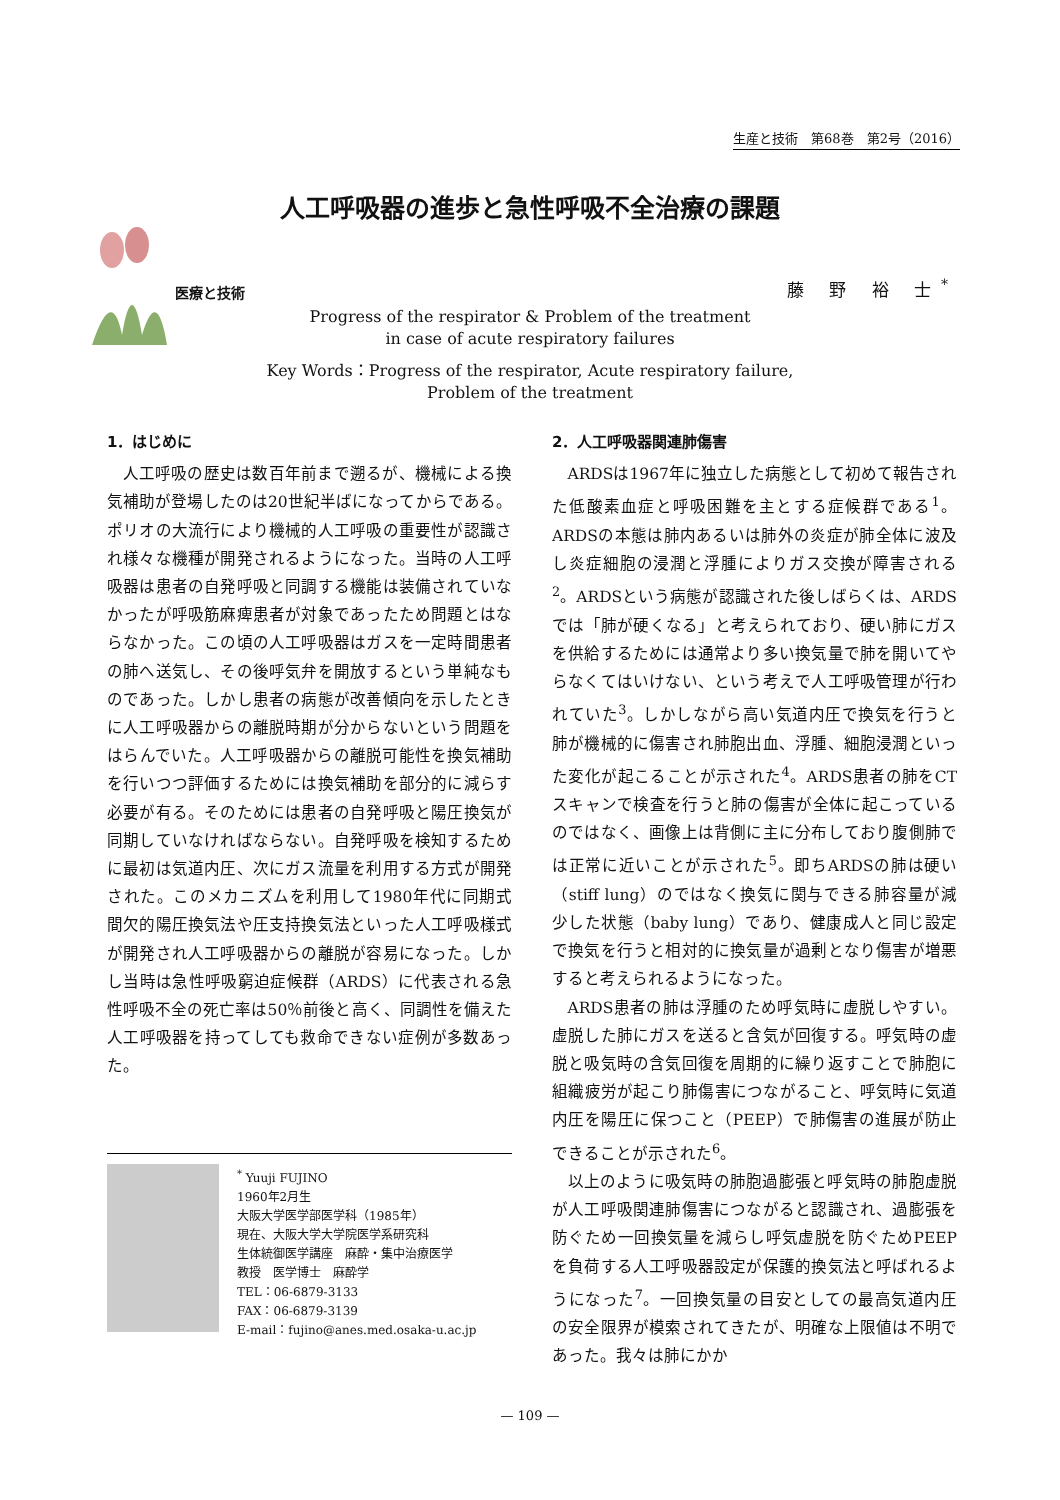生産と技術　第68巻　第2号（2016）
人工呼吸器の進歩と急性呼吸不全治療の課題
医療と技術 藤 野 裕 士<sup>*</sup>
Progress of the respirator & Problem of the treatment
in case of acute respiratory failures
Key Words：Progress of the respirator, Acute respiratory failure,
Problem of the treatment
1．はじめに
人工呼吸の歴史は数百年前まで遡るが、機械による換気補助が登場したのは20世紀半ばになってからである。ポリオの大流行により機械的人工呼吸の重要性が認識され様々な機種が開発されるようになった。当時の人工呼吸器は患者の自発呼吸と同調する機能は装備されていなかったが呼吸筋麻痺患者が対象であったため問題とはならなかった。この頃の人工呼吸器はガスを一定時間患者の肺へ送気し、その後呼気弁を開放するという単純なものであった。しかし患者の病態が改善傾向を示したときに人工呼吸器からの離脱時期が分からないという問題をはらんでいた。人工呼吸器からの離脱可能性を換気補助を行いつつ評価するためには換気補助を部分的に減らす必要が有る。そのためには患者の自発呼吸と陽圧換気が同期していなければならない。自発呼吸を検知するために最初は気道内圧、次にガス流量を利用する方式が開発された。このメカニズムを利用して1980年代に同期式間欠的陽圧換気法や圧支持換気法といった人工呼吸様式が開発され人工呼吸器からの離脱が容易になった。しかし当時は急性呼吸窮迫症候群（ARDS）に代表される急性呼吸不全の死亡率は50％前後と高く、同調性を備えた人工呼吸器を持ってしても救命できない症例が多数あった。
2．人工呼吸器関連肺傷害
ARDSは1967年に独立した病態として初めて報告された低酸素血症と呼吸困難を主とする症候群である<sup>1</sup>。ARDSの本態は肺内あるいは肺外の炎症が肺全体に波及し炎症細胞の浸潤と浮腫によりガス交換が障害される<sup>2</sup>。ARDSという病態が認識された後しばらくは、ARDSでは「肺が硬くなる」と考えられており、硬い肺にガスを供給するためには通常より多い換気量で肺を開いてやらなくてはいけない、という考えで人工呼吸管理が行われていた<sup>3</sup>。しかしながら高い気道内圧で換気を行うと肺が機械的に傷害され肺胞出血、浮腫、細胞浸潤といった変化が起こることが示された<sup>4</sup>。ARDS患者の肺をCTスキャンで検査を行うと肺の傷害が全体に起こっているのではなく、画像上は背側に主に分布しており腹側肺では正常に近いことが示された<sup>5</sup>。即ちARDSの肺は硬い（stiff lung）のではなく換気に関与できる肺容量が減少した状態（baby lung）であり、健康成人と同じ設定で換気を行うと相対的に換気量が過剰となり傷害が増悪すると考えられるようになった。
ARDS患者の肺は浮腫のため呼気時に虚脱しやすい。虚脱した肺にガスを送ると含気が回復する。呼気時の虚脱と吸気時の含気回復を周期的に繰り返すことで肺胞に組織疲労が起こり肺傷害につながること、呼気時に気道内圧を陽圧に保つこと（PEEP）で肺傷害の進展が防止できることが示された<sup>6</sup>。
以上のように吸気時の肺胞過膨張と呼気時の肺胞虚脱が人工呼吸関連肺傷害につながると認識され、過膨張を防ぐため一回換気量を減らし呼気虚脱を防ぐためPEEPを負荷する人工呼吸器設定が保護的換気法と呼ばれるようになった<sup>7</sup>。一回換気量の目安としての最高気道内圧の安全限界が模索されてきたが、明確な上限値は不明であった。我々は肺にかか
<sup>*</sup> Yuuji FUJINO
1960年2月生
大阪大学医学部医学科（1985年）
現在、大阪大学大学院医学系研究科
生体統御医学講座　麻酔・集中治療医学
教授　医学博士　麻酔学
TEL：06-6879-3133
FAX：06-6879-3139
E-mail：fujino@anes.med.osaka-u.ac.jp
— 109 —